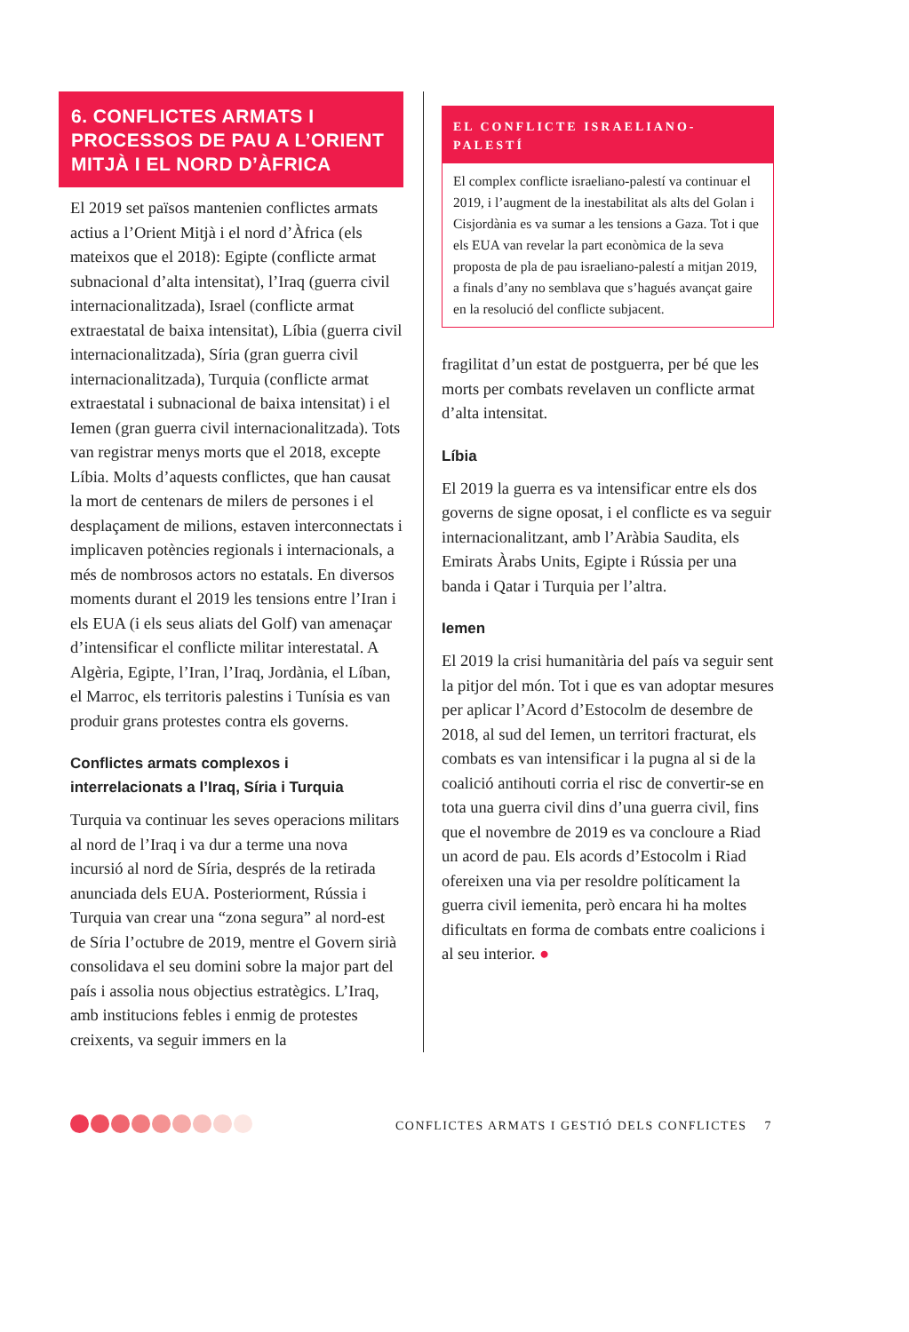6. CONFLICTES ARMATS I PROCESSOS DE PAU A L’ORIENT MITJÀ I EL NORD D’ÀFRICA
El 2019 set països mantenien conflictes armats actius a l’Orient Mitjà i el nord d’Àfrica (els mateixos que el 2018): Egipte (conflicte armat subnacional d’alta intensitat), l’Iraq (guerra civil internacionalitzada), Israel (conflicte armat extraestatal de baixa intensitat), Líbia (guerra civil internacionalitzada), Síria (gran guerra civil internacionalitzada), Turquia (conflicte armat extraestatal i subnacional de baixa intensitat) i el Iemen (gran guerra civil internacionalitzada). Tots van registrar menys morts que el 2018, excepte Líbia. Molts d’aquests conflictes, que han causat la mort de centenars de milers de persones i el desplaçament de milions, estaven interconnectats i implicaven potències regionals i internacionals, a més de nombrosos actors no estatals. En diversos moments durant el 2019 les tensions entre l’Iran i els EUA (i els seus aliats del Golf) van amenaçar d’intensificar el conflicte militar interestatal. A Algèria, Egipte, l’Iran, l’Iraq, Jordània, el Líban, el Marroc, els territoris palestins i Tunísia es van produir grans protestes contra els governs.
Conflictes armats complexos i interrelacionats a l’Iraq, Síria i Turquia
Turquia va continuar les seves operacions militars al nord de l’Iraq i va dur a terme una nova incursió al nord de Síria, després de la retirada anunciada dels EUA. Posteriorment, Rússia i Turquia van crear una “zona segura” al nord-est de Síria l’octubre de 2019, mentre el Govern sirià consolidava el seu domini sobre la major part del país i assolia nous objectius estratègics. L’Iraq, amb institucions febles i enmig de protestes creixents, va seguir immers en la
EL CONFLICTE ISRAELIANO-PALESTÍ
El complex conflicte israeliano-palestí va continuar el 2019, i l’augment de la inestabilitat als alts del Golan i Cisjordània es va sumar a les tensions a Gaza. Tot i que els EUA van revelar la part econòmica de la seva proposta de pla de pau israeliano-palestí a mitjan 2019, a finals d’any no semblava que s’hagués avançat gaire en la resolució del conflicte subjacent.
fragilitat d’un estat de postguerra, per bé que les morts per combats revelaven un conflicte armat d’alta intensitat.
Líbia
El 2019 la guerra es va intensificar entre els dos governs de signe oposat, i el conflicte es va seguir internacionalitzant, amb l’Aràbia Saudita, els Emirats Àrabs Units, Egipte i Rússia per una banda i Qatar i Turquia per l’altra.
Iemen
El 2019 la crisi humanitària del país va seguir sent la pitjor del món. Tot i que es van adoptar mesures per aplicar l’Acord d’Estocolm de desembre de 2018, al sud del Iemen, un territori fracturat, els combats es van intensificar i la pugna al si de la coalició antihouti corria el risc de convertir-se en tota una guerra civil dins d’una guerra civil, fins que el novembre de 2019 es va concloure a Riad un acord de pau. Els acords d’Estocolm i Riad ofereixen una via per resoldre políticament la guerra civil iemenita, però encara hi ha moltes dificultats en forma de combats entre coalicions i al seu interior. ●
CONFLICTES ARMATS I GESTIÓ DELS CONFLICTES 7